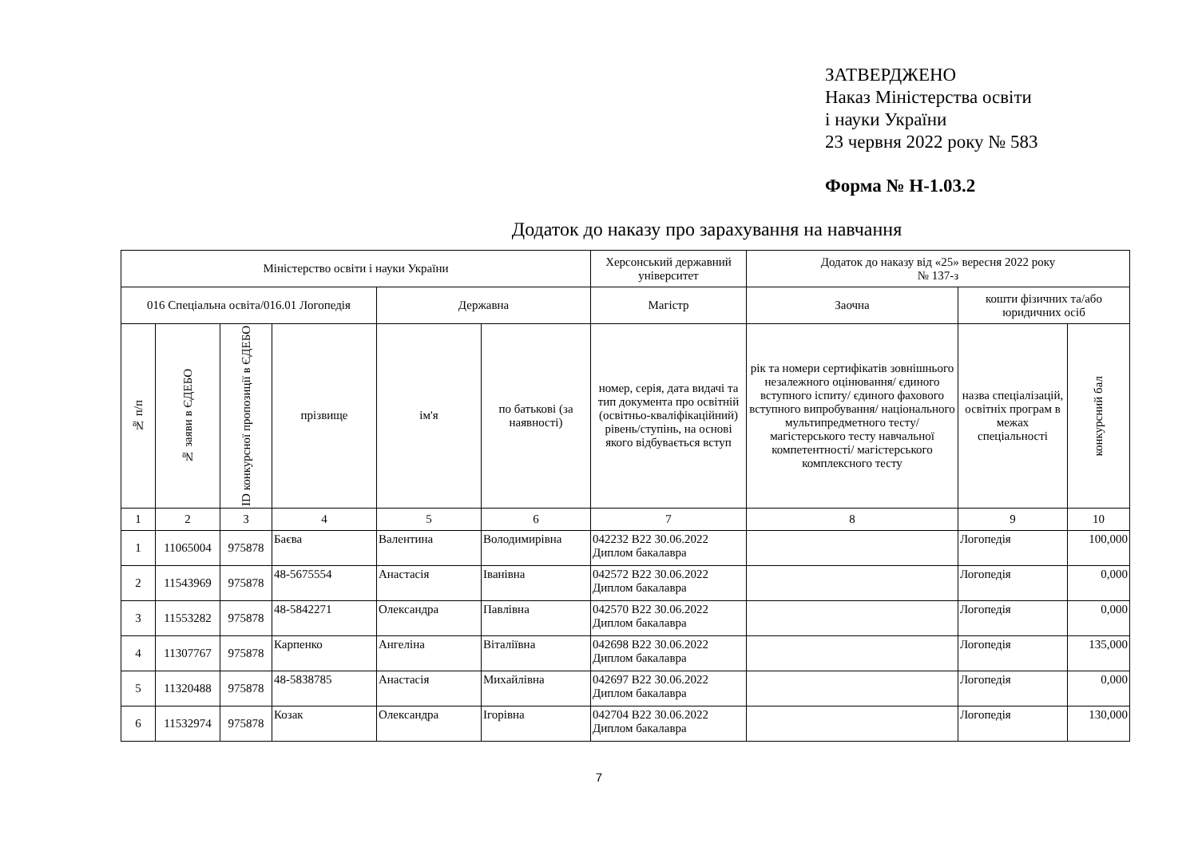ЗАТВЕРДЖЕНО
Наказ Міністерства освіти
і науки України
23 червня 2022 року № 583
Форма № Н-1.03.2
Додаток до наказу про зарахування на навчання
| Міністерство освіти і науки України | | | | | | Херсонський державний університет | Додаток до наказу від «25» вересня 2022 року № 137-з | | |
| --- | --- | --- | --- | --- | --- | --- | --- | --- | --- |
| 016 Спеціальна освіта/016.01 Логопедія | | | | Державна | | Магістр | Заочна | кошти фізичних та/або юридичних осіб | |
| № п/п | № заяви в ЄДЕБО | ID конкурсної пропозиції в ЄДЕБО | прізвище | ім'я | по батькові (за наявності) | номер, серія, дата видачі та тип документа про освітній (освітньо-кваліфікаційний) рівень/ступінь, на основі якого відбувається вступ | рік та номери сертифікатів зовнішнього незалежного оцінювання/ єдиного вступного іспиту/ єдиного фахового вступного випробування/ національного мультипредметного тесту/ магістерського тесту навчальної компетентності/ магістерського комплексного тесту | назва спеціалізацій, освітніх програм в межах спеціальності | конкурсний бал |
| 1 | 2 | 3 | 4 | 5 | 6 | 7 | 8 | 9 | 10 |
| 1 | 11065004 | 975878 | Баєва | Валентина | Володимирівна | 042232 B22 30.06.2022 Диплом бакалавра | | Логопедія | 100,000 |
| 2 | 11543969 | 975878 | 48-5675554 | Анастасія | Іванівна | 042572 B22 30.06.2022 Диплом бакалавра | | Логопедія | 0,000 |
| 3 | 11553282 | 975878 | 48-5842271 | Олександра | Павлівна | 042570 B22 30.06.2022 Диплом бакалавра | | Логопедія | 0,000 |
| 4 | 11307767 | 975878 | Карпенко | Ангеліна | Віталіївна | 042698 B22 30.06.2022 Диплом бакалавра | | Логопедія | 135,000 |
| 5 | 11320488 | 975878 | 48-5838785 | Анастасія | Михайлівна | 042697 B22 30.06.2022 Диплом бакалавра | | Логопедія | 0,000 |
| 6 | 11532974 | 975878 | Козак | Олександра | Ігорівна | 042704 B22 30.06.2022 Диплом бакалавра | | Логопедія | 130,000 |
7